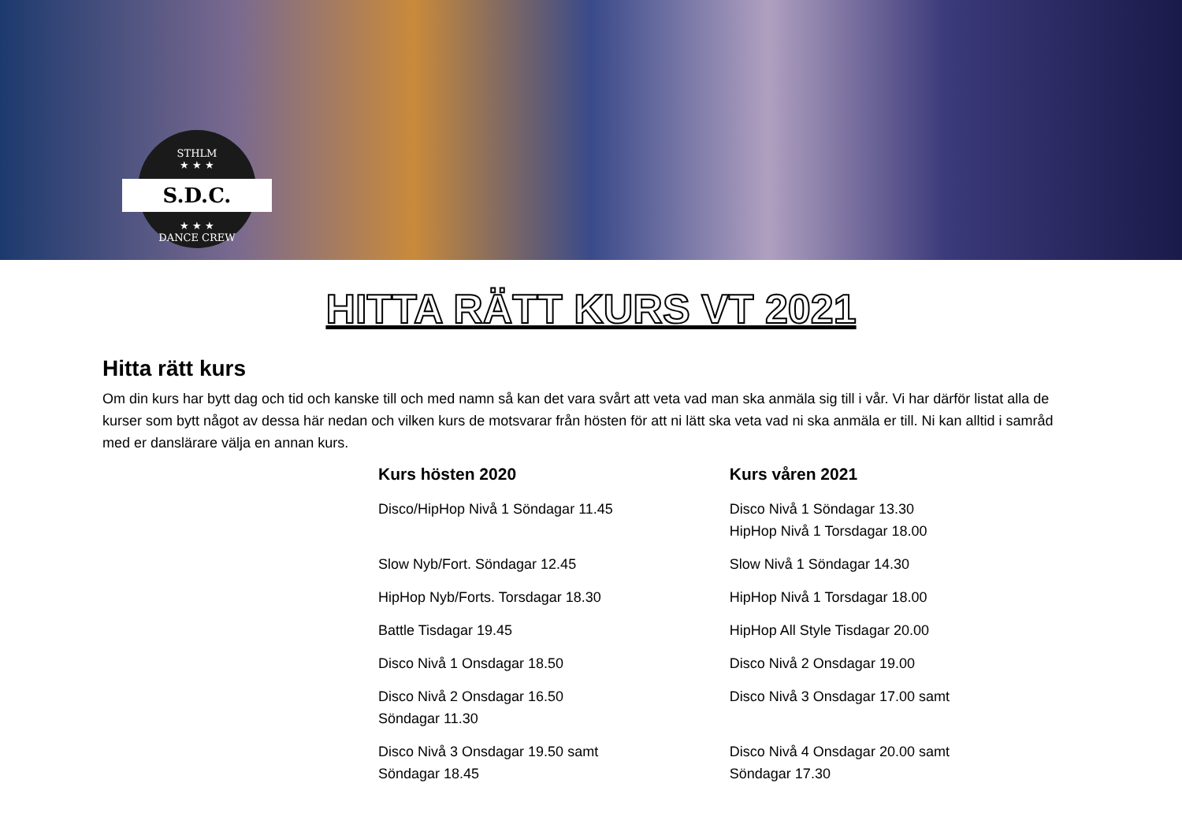STHLM
★ ★ ★
S.D.C.
★ ★ ★
DANCE CREW
HITTA RÄTT KURS VT 2021
Hitta rätt kurs
Om din kurs har bytt dag och tid och kanske till och med namn så kan det vara svårt att veta vad man ska anmäla sig till i vår. Vi har därför listat alla de kurser som bytt något av dessa här nedan och vilken kurs de motsvarar från hösten för att ni lätt ska veta vad ni ska anmäla er till. Ni kan alltid i samråd med er danslärare välja en annan kurs.
| Kurs hösten 2020 | Kurs våren 2021 |
| --- | --- |
| Disco/HipHop Nivå 1 Söndagar 11.45 | Disco Nivå 1 Söndagar 13.30 HipHop Nivå 1 Torsdagar 18.00 |
| Slow Nyb/Fort. Söndagar 12.45 | Slow Nivå 1 Söndagar 14.30 |
| HipHop Nyb/Forts. Torsdagar 18.30 | HipHop Nivå 1 Torsdagar 18.00 |
| Battle Tisdagar 19.45 | HipHop All Style Tisdagar 20.00 |
| Disco Nivå 1 Onsdagar 18.50 | Disco Nivå 2 Onsdagar 19.00 |
| Disco Nivå 2 Onsdagar 16.50 Söndagar 11.30 | Disco Nivå 3 Onsdagar 17.00 samt |
| Disco Nivå 3 Onsdagar 19.50 samt Söndagar 18.45 | Disco Nivå 4 Onsdagar 20.00 samt Söndagar 17.30 |